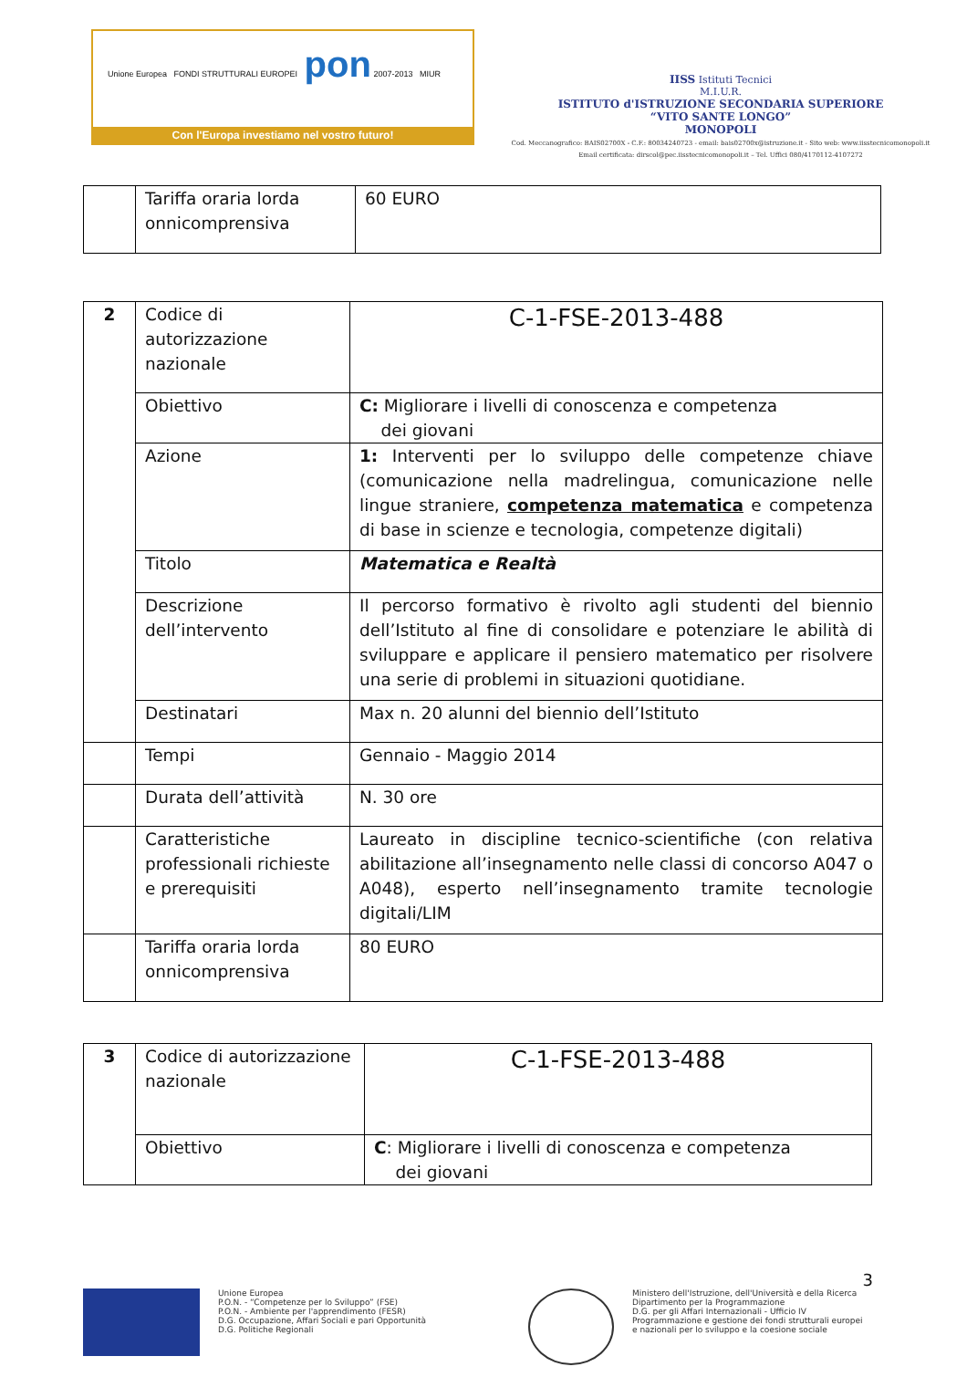Unione Europea FONDI STRUTTURALI EUROPEI pon 2007-2013 MIUR
Con l'Europa investiamo nel vostro futuro!
IISS Istituti Tecnici
M.I.U.R.
ISTITUTO d'ISTRUZIONE SECONDARIA SUPERIORE
“VITO SANTE LONGO”
MONOPOLI
Cod. Meccanografico: BAIS02700X - C.F.: 80034240723 - email: bais02700x@istruzione.it - Sito web: www.iisstecnicomonopoli.it
Email certificata: dirscol@pec.iisstecnicomonopoli.it – Tel. Uffici 080/4170112-4107272
| | Tariffa oraria lorda onnicomprensiva | 60 EURO |
| 2 | Codice di autorizzazione nazionale | C-1-FSE-2013-488 |
| | Obiettivo | C: Migliorare i livelli di conoscenza e competenza dei giovani |
| | Azione | 1: Interventi per lo sviluppo delle competenze chiave (comunicazione nella madrelingua, comunicazione nelle lingue straniere, competenza matematica e competenza di base in scienze e tecnologia, competenze digitali) |
| | Titolo | Matematica e Realtà |
| | Descrizione dell’intervento | Il percorso formativo è rivolto agli studenti del biennio dell’Istituto al fine di consolidare e potenziare le abilità di sviluppare e applicare il pensiero matematico per risolvere una serie di problemi in situazioni quotidiane. |
| | Destinatari | Max n. 20 alunni del biennio dell’Istituto |
| | Tempi | Gennaio - Maggio 2014 |
| | Durata dell’attività | N. 30 ore |
| | Caratteristiche professionali richieste e prerequisiti | Laureato in discipline tecnico-scientifiche (con relativa abilitazione all’insegnamento nelle classi di concorso A047 o A048), esperto nell’insegnamento tramite tecnologie digitali/LIM |
| | Tariffa oraria lorda onnicomprensiva | 80 EURO |
| 3 | Codice di autorizzazione nazionale | C-1-FSE-2013-488 |
| | Obiettivo | C : Migliorare i livelli di conoscenza e competenza dei giovani |
3
Unione Europea
P.O.N. - “Competenze per lo Sviluppo” (FSE)
P.O.N. - Ambiente per l'apprendimento (FESR)
D.G. Occupazione, Affari Sociali e pari Opportunità
D.G. Politiche Regionali
Ministero dell'Istruzione, dell'Università e della Ricerca
Dipartimento per la Programmazione
D.G. per gli Affari Internazionali - Ufficio IV
Programmazione e gestione dei fondi strutturali europei e nazionali per lo sviluppo e la coesione sociale